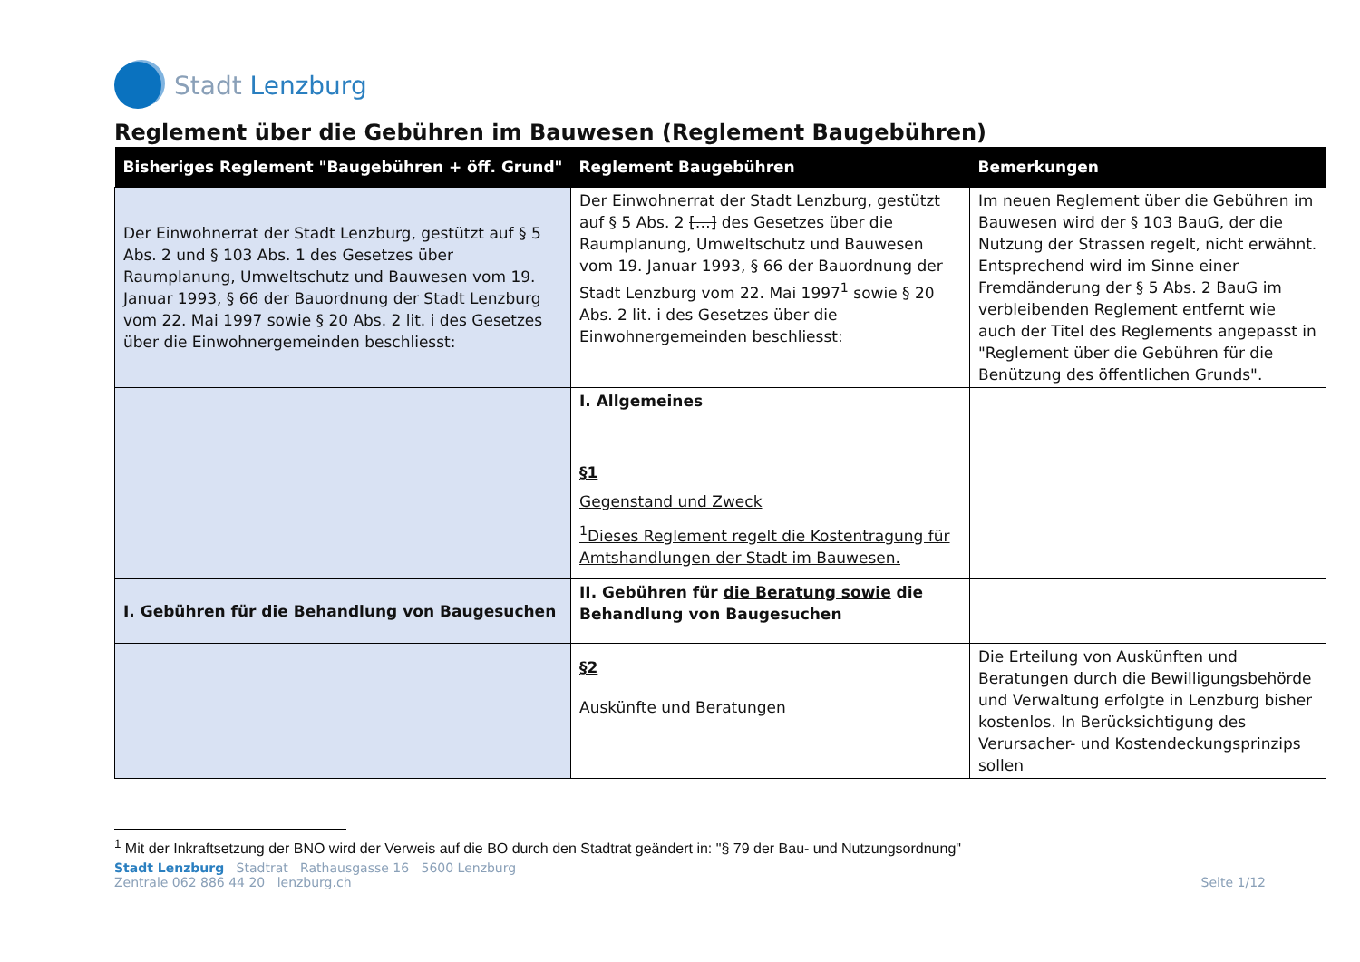Stadt Lenzburg
Reglement über die Gebühren im Bauwesen (Reglement Baugebühren)
| Bisheriges Reglement "Baugebühren + öff. Grund" | Reglement Baugebühren | Bemerkungen |
| --- | --- | --- |
| Der Einwohnerrat der Stadt Lenzburg, gestützt auf § 5 Abs. 2 und § 103 Abs. 1 des Gesetzes über Raumplanung, Umweltschutz und Bauwesen vom 19. Januar 1993, § 66 der Bauordnung der Stadt Lenzburg vom 22. Mai 1997 sowie § 20 Abs. 2 lit. i des Gesetzes über die Einwohnergemeinden beschliesst: | Der Einwohnerrat der Stadt Lenzburg, gestützt auf § 5 Abs. 2 […] des Gesetzes über die Raumplanung, Umweltschutz und Bauwesen vom 19. Januar 1993, § 66 der Bauordnung der Stadt Lenzburg vom 22. Mai 1997<sup>1</sup> sowie § 20 Abs. 2 lit. i des Gesetzes über die Einwohnergemeinden beschliesst: | Im neuen Reglement über die Gebühren im Bauwesen wird der § 103 BauG, der die Nutzung der Strassen regelt, nicht erwähnt. Entsprechend wird im Sinne einer Fremdänderung der § 5 Abs. 2 BauG im verbleibenden Reglement entfernt wie auch der Titel des Reglements angepasst in "Reglement über die Gebühren für die Benützung des öffentlichen Grunds". |
| | I. Allgemeines | |
| | §1 Gegenstand und Zweck <sup>1</sup> Dieses Reglement regelt die Kostentragung für Amtshandlungen der Stadt im Bauwesen. | |
| I. Gebühren für die Behandlung von Baugesuchen | II. Gebühren für die Beratung sowie die Behandlung von Baugesuchen | |
| | §2 Auskünfte und Beratungen | Die Erteilung von Auskünften und Beratungen durch die Bewilligungsbehörde und Verwaltung erfolgte in Lenzburg bisher kostenlos. In Berücksichtigung des Verursacher- und Kostendeckungsprinzips sollen |
<sup>1</sup> Mit der Inkraftsetzung der BNO wird der Verweis auf die BO durch den Stadtrat geändert in: "§ 79 der Bau- und Nutzungsordnung"
Stadt Lenzburg Stadtrat Rathausgasse 16 5600 Lenzburg
Zentrale 062 886 44 20 lenzburg.ch
Seite 1/12